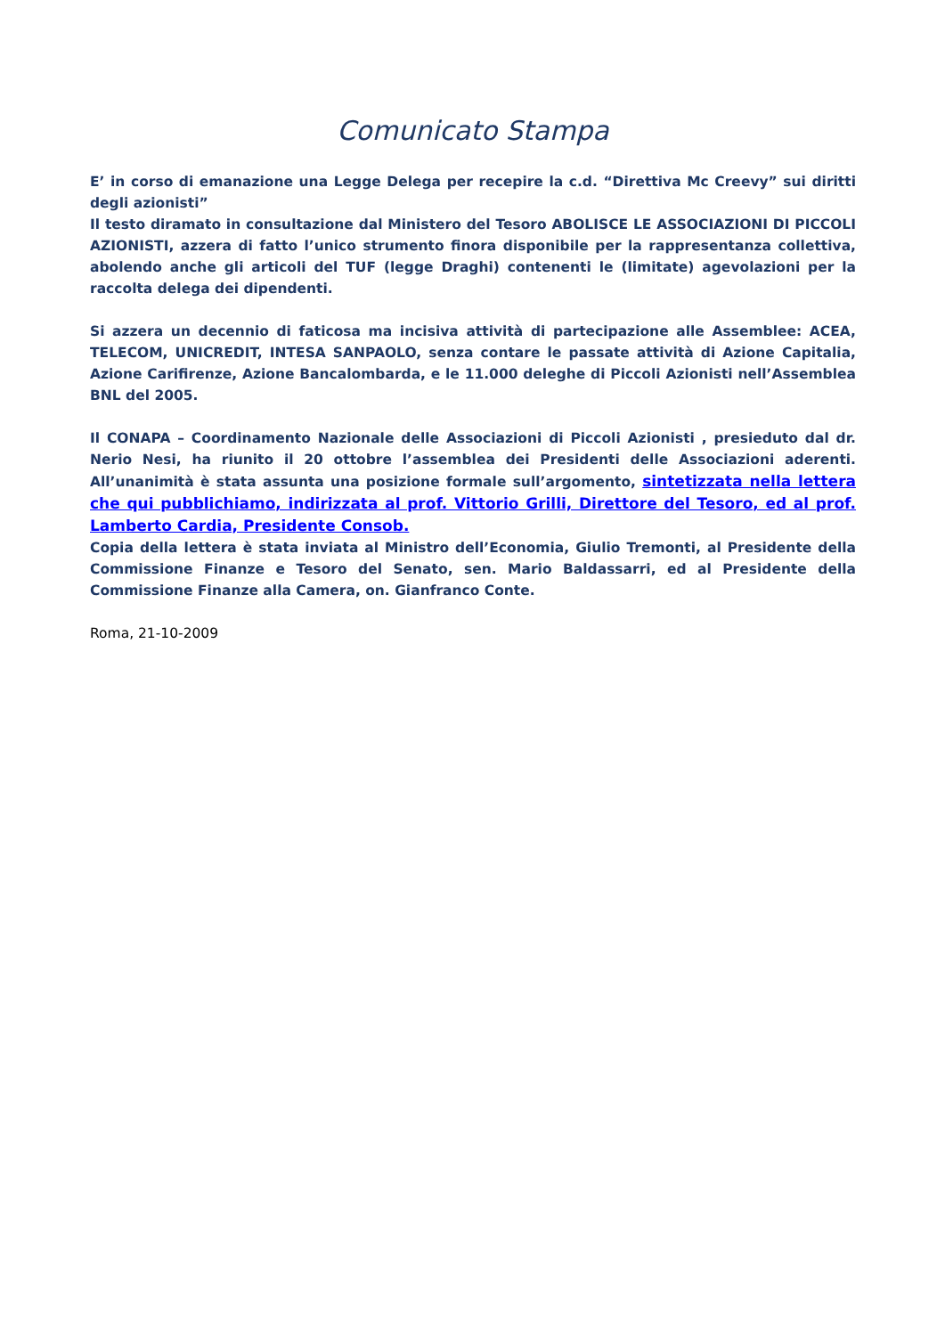Comunicato Stampa
E’ in corso di emanazione una Legge Delega per recepire la c.d. “Direttiva Mc Creevy” sui diritti degli azionisti”
Il testo diramato in consultazione dal Ministero del Tesoro ABOLISCE LE ASSOCIAZIONI DI PICCOLI AZIONISTI, azzera di fatto l’unico strumento finora disponibile per la rappresentanza collettiva, abolendo anche gli articoli del TUF (legge Draghi) contenenti le (limitate) agevolazioni per la raccolta delega dei dipendenti.
Si azzera un decennio di faticosa ma incisiva attività di partecipazione alle Assemblee: ACEA, TELECOM, UNICREDIT, INTESA SANPAOLO, senza contare le passate attività di Azione Capitalia, Azione Carifirenze, Azione Bancalombarda, e le 11.000 deleghe di Piccoli Azionisti nell’Assemblea BNL del 2005.
Il CONAPA – Coordinamento Nazionale delle Associazioni di Piccoli Azionisti , presieduto dal dr. Nerio Nesi, ha riunito il 20 ottobre l’assemblea dei Presidenti delle Associazioni aderenti. All’unanimità è stata assunta una posizione formale sull’argomento, sintetizzata nella lettera che qui pubblichiamo, indirizzata al prof. Vittorio Grilli, Direttore del Tesoro, ed al prof. Lamberto Cardia, Presidente Consob.
Copia della lettera è stata inviata al Ministro dell’Economia, Giulio Tremonti, al Presidente della Commissione Finanze e Tesoro del Senato, sen. Mario Baldassarri, ed al Presidente della Commissione Finanze alla Camera, on. Gianfranco Conte.
Roma, 21-10-2009